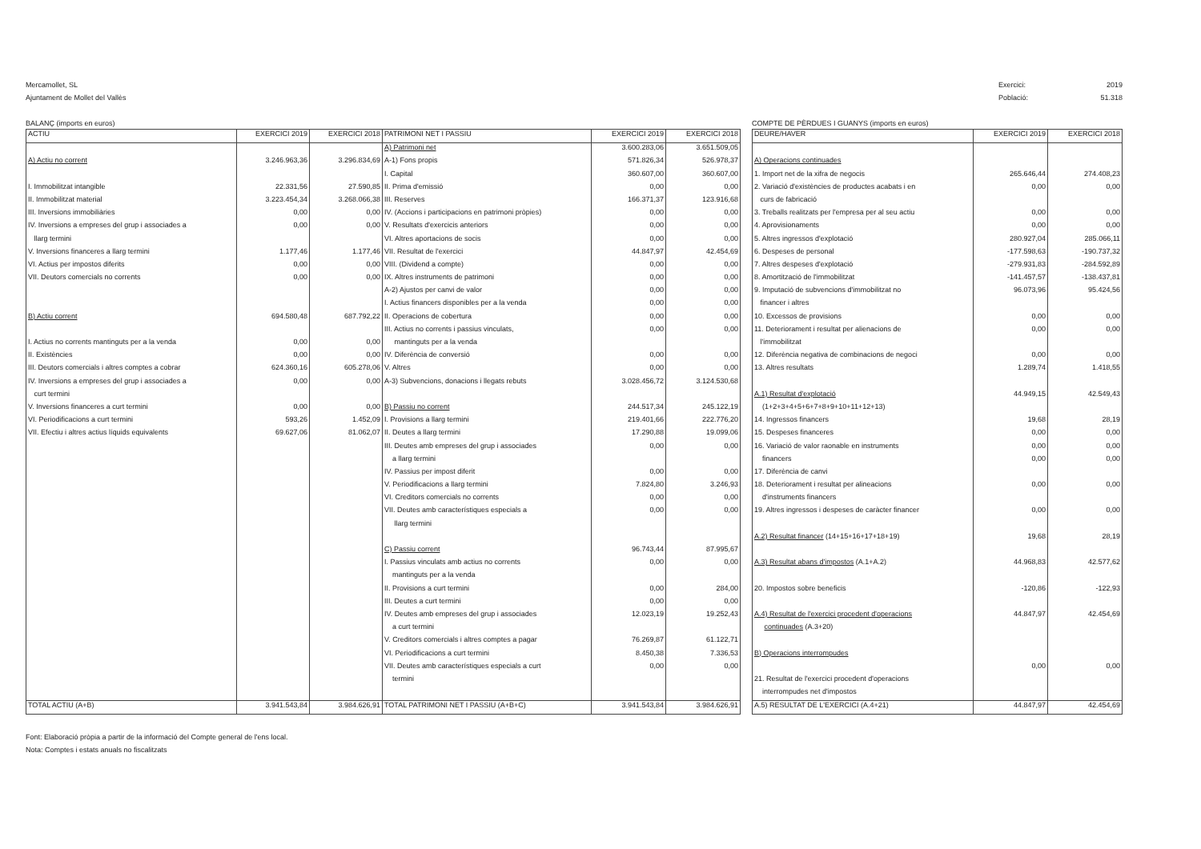Mercamollet, SL
Ajuntament de Mollet del Vallès
Exercici: 2019
Població: 51.318
BALANÇ (imports en euros)
| ACTIU | EXERCICI 2019 | EXERCICI 2018 | PATRIMONI NET I PASSIU | EXERCICI 2019 | EXERCICI 2018 |
| --- | --- | --- | --- | --- | --- |
| | | | A) Patrimoni net | 3.600.283,06 | 3.651.509,05 |
| A) Actiu no corrent | 3.246.963,36 | 3.296.834,69 | A-1) Fons propis | 571.826,34 | 526.978,37 |
| | | | I. Capital | 360.607,00 | 360.607,00 |
| I. Immobilitzat intangible | 22.331,56 | 27.590,85 | II. Prima d'emissió | 0,00 | 0,00 |
| II. Immobilitzat material | 3.223.454,34 | 3.268.066,38 | III. Reserves | 166.371,37 | 123.916,68 |
| III. Inversions immobiliàries | 0,00 | 0,00 | IV. (Accions i participacions en patrimoni pròpies) | 0,00 | 0,00 |
| IV. Inversions a empreses del grup i associades a | 0,00 | 0,00 | V. Resultats d'exercicis anteriors | 0,00 | 0,00 |
| llarg termini | | | VI. Altres aportacions de socis | 0,00 | 0,00 |
| V. Inversions financeres a llarg termini | 1.177,46 | 1.177,46 | VII. Resultat de l'exercici | 44.847,97 | 42.454,69 |
| VI. Actius per impostos diferits | 0,00 | 0,00 | VIII. (Dividend a compte) | 0,00 | 0,00 |
| VII. Deutors comercials no corrents | 0,00 | 0,00 | IX. Altres instruments de patrimoni | 0,00 | 0,00 |
| | | | A-2) Ajustos per canvi de valor | 0,00 | 0,00 |
| | | | I. Actius financers disponibles per a la venda | 0,00 | 0,00 |
| B) Actiu corrent | 694.580,48 | 687.792,22 | II. Operacions de cobertura | 0,00 | 0,00 |
| | | | III. Actius no corrents i passius vinculats, | 0,00 | 0,00 |
| I. Actius no corrents mantinguts per a la venda | 0,00 | 0,00 | mantinguts per a la venda | | |
| II. Existències | 0,00 | 0,00 | IV. Diferència de conversió | 0,00 | 0,00 |
| III. Deutors comercials i altres comptes a cobrar | 624.360,16 | 605.278,06 | V. Altres | 0,00 | 0,00 |
| IV. Inversions a empreses del grup i associades a | 0,00 | 0,00 | A-3) Subvencions, donacions i llegats rebuts | 3.028.456,72 | 3.124.530,68 |
| curt termini | | | | | |
| V. Inversions financeres a curt termini | 0,00 | 0,00 | B) Passiu no corrent | 244.517,34 | 245.122,19 |
| VI. Periodificacions a curt termini | 593,26 | 1.452,09 | I. Provisions a llarg termini | 219.401,66 | 222.776,20 |
| VII. Efectiu i altres actius líquids equivalents | 69.627,06 | 81.062,07 | II. Deutes a llarg termini | 17.290,88 | 19.099,06 |
| | | | III. Deutes amb empreses del grup i associades | 0,00 | 0,00 |
| | | | a llarg termini | | |
| | | | IV. Passius per impost diferit | 0,00 | 0,00 |
| | | | V. Periodificacions a llarg termini | 7.824,80 | 3.246,93 |
| | | | VI. Creditors comercials no corrents | 0,00 | 0,00 |
| | | | VII. Deutes amb característiques especials a | 0,00 | 0,00 |
| | | | llarg termini | | |
| | | | C) Passiu corrent | 96.743,44 | 87.995,67 |
| | | | I. Passius vinculats amb actius no corrents | 0,00 | 0,00 |
| | | | mantinguts per a la venda | | |
| | | | II. Provisions a curt termini | 0,00 | 284,00 |
| | | | III. Deutes a curt termini | 0,00 | 0,00 |
| | | | IV. Deutes amb empreses del grup i associades | 12.023,19 | 19.252,43 |
| | | | a curt termini | | |
| | | | V. Creditors comercials i altres comptes a pagar | 76.269,87 | 61.122,71 |
| | | | VI. Periodificacions a curt termini | 8.450,38 | 7.336,53 |
| | | | VII. Deutes amb característiques especials a curt | 0,00 | 0,00 |
| | | | termini | | |
| TOTAL ACTIU (A+B) | 3.941.543,84 | 3.984.626,91 | TOTAL PATRIMONI NET I PASSIU (A+B+C) | 3.941.543,84 | 3.984.626,91 |
COMPTE DE PÈRDUES I GUANYS (imports en euros)
| DEURE/HAVER | EXERCICI 2019 | EXERCICI 2018 |
| --- | --- | --- |
| A) Operacions continuades | | |
| 1. Import net de la xifra de negocis | 265.646,44 | 274.408,23 |
| 2. Variació d'existències de productes acabats i en | 0,00 | 0,00 |
| curs de fabricació | | |
| 3. Treballs realitzats per l'empresa per al seu actiu | 0,00 | 0,00 |
| 4. Aprovisionaments | 0,00 | 0,00 |
| 5. Altres ingressos d'explotació | 280.927,04 | 285.066,11 |
| 6. Despeses de personal | -177.598,63 | -190.737,32 |
| 7. Altres despeses d'explotació | -279.931,83 | -284.592,89 |
| 8. Amortització de l'immobilitzat | -141.457,57 | -138.437,81 |
| 9. Imputació de subvencions d'immobilitzat no | 96.073,96 | 95.424,56 |
| financer i altres | | |
| 10. Excessos de provisions | 0,00 | 0,00 |
| 11. Deteriorament i resultat per alienacions de | 0,00 | 0,00 |
| l'immobilitzat | | |
| 12. Diferència negativa de combinacions de negoci | 0,00 | 0,00 |
| 13. Altres resultats | 1.289,74 | 1.418,55 |
| A.1) Resultat d'explotació | 44.949,15 | 42.549,43 |
| (1+2+3+4+5+6+7+8+9+10+11+12+13) | | |
| 14. Ingressos financers | 19,68 | 28,19 |
| 15. Despeses financeres | 0,00 | 0,00 |
| 16. Variació de valor raonable en instruments | 0,00 | 0,00 |
| financers | 0,00 | 0,00 |
| 17. Diferència de canvi | | |
| 18. Deteriorament i resultat per alineacions | 0,00 | 0,00 |
| d'instruments financers | | |
| 19. Altres ingressos i despeses de caràcter financer | 0,00 | 0,00 |
| A.2) Resultat financer (14+15+16+17+18+19) | 19,68 | 28,19 |
| A.3) Resultat abans d'impostos (A.1+A.2) | 44.968,83 | 42.577,62 |
| 20. Impostos sobre beneficis | -120,86 | -122,93 |
| A.4) Resultat de l'exercici procedent d'operacions | 44.847,97 | 42.454,69 |
| continuades (A.3+20) | | |
| B) Operacions interrompudes | | |
| | 0,00 | 0,00 |
| 21. Resultat de l'exercici procedent d'operacions | | |
| interrompudes net d'impostos | | |
| A.5) RESULTAT DE L'EXERCICI (A.4+21) | 44.847,97 | 42.454,69 |
Font: Elaboració pròpia a partir de la informació del Compte general de l'ens local.
Nota: Comptes i estats anuals no fiscalitzats